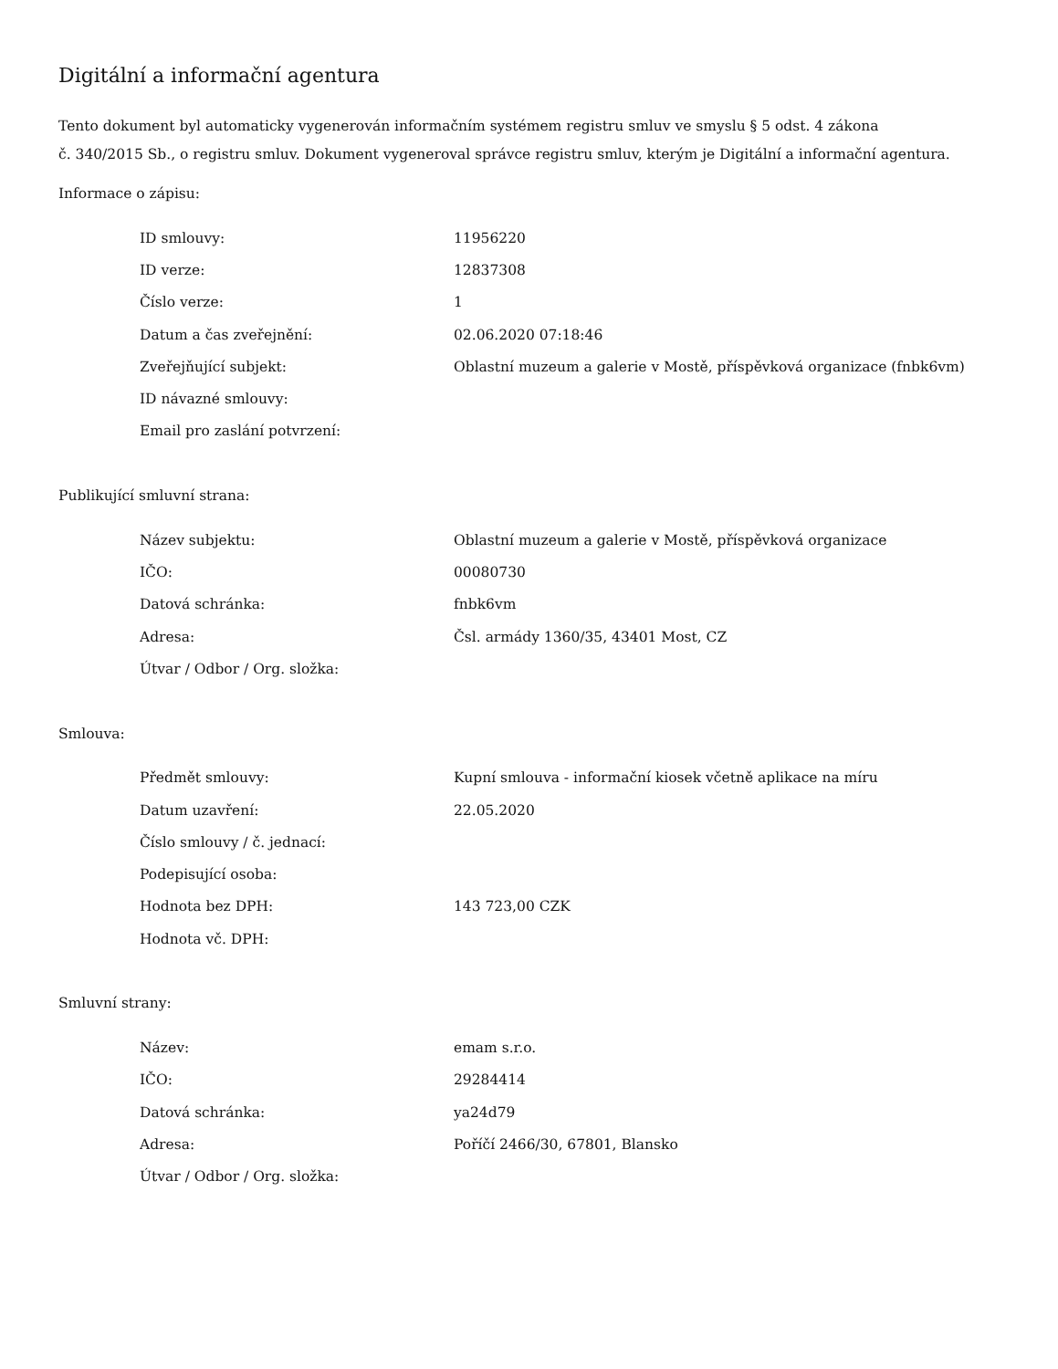Digitální a informační agentura
Tento dokument byl automaticky vygenerován informačním systémem registru smluv ve smyslu § 5 odst. 4 zákona
č. 340/2015 Sb., o registru smluv. Dokument vygeneroval správce registru smluv, kterým je Digitální a informační agentura.
Informace o zápisu:
| ID smlouvy: | 11956220 |
| ID verze: | 12837308 |
| Číslo verze: | 1 |
| Datum a čas zveřejnění: | 02.06.2020 07:18:46 |
| Zveřejňující subjekt: | Oblastní muzeum a galerie v Mostě, příspěvková organizace (fnbk6vm) |
| ID návazné smlouvy: | |
| Email pro zaslání potvrzení: | |
Publikující smluvní strana:
| Název subjektu: | Oblastní muzeum a galerie v Mostě, příspěvková organizace |
| IČO: | 00080730 |
| Datová schránka: | fnbk6vm |
| Adresa: | Čsl. armády 1360/35, 43401 Most, CZ |
| Útvar / Odbor / Org. složka: | |
Smlouva:
| Předmět smlouvy: | Kupní smlouva - informační kiosek včetně aplikace na míru |
| Datum uzavření: | 22.05.2020 |
| Číslo smlouvy / č. jednací: | |
| Podepisující osoba: | |
| Hodnota bez DPH: | 143 723,00 CZK |
| Hodnota vč. DPH: | |
Smluvní strany:
| Název: | emam s.r.o. |
| IČO: | 29284414 |
| Datová schránka: | ya24d79 |
| Adresa: | Poříčí 2466/30, 67801, Blansko |
| Útvar / Odbor / Org. složka: | |